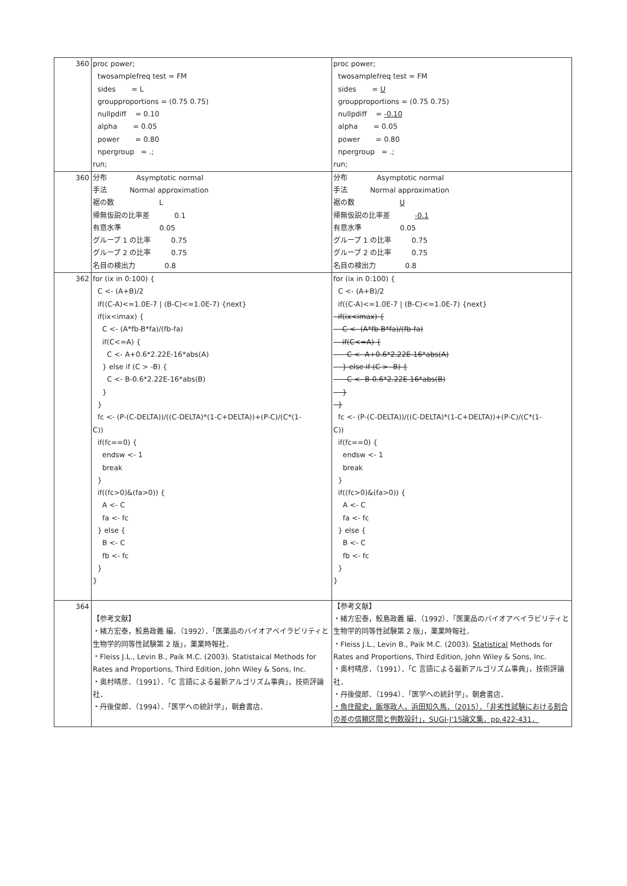| 360 | proc power; twosamplefreq test = FM sides = L groupproportions = (0.75 0.75) nullpdiff = 0.10 alpha = 0.05 power = 0.80 npergroup = .; run; | proc power; twosamplefreq test = FM sides = U groupproportions = (0.75 0.75) nullpdiff = -0.10 alpha = 0.05 power = 0.80 npergroup = .; run; |
| 360 | 分布 Asymptotic normal 手法 Normal approximation 裾の数 L 帰無仮説の比率差 0.1 有意水準 0.05 グループ 1 の比率 0.75 グループ 2 の比率 0.75 名目の検出力 0.8 | 分布 Asymptotic normal 手法 Normal approximation 裾の数 U 帰無仮説の比率差 -0.1 有意水準 0.05 グループ 1 の比率 0.75 グループ 2 の比率 0.75 名目の検出力 0.8 |
| 362 | for (ix in 0:100) { C <- (A+B)/2 if((C-A)<=1.0E-7 / (B-C)<=1.0E-7) {next} if(ix<imax) { C <- (A*fb-B*fa)/(fb-fa) if(C<=A) { C <- A+0.6*2.22E-16*abs(A) } else if (C > -B) { C <- B-0.6*2.22E-16*abs(B) } } fc <- (P-(C-DELTA))/((C-DELTA)*(1-C+DELTA))+(P-C)/(C*(1- C)) if(fc==0) { endsw <- 1 break } if((fc>0)&(fa>0)) { A <- C fa <- fc } else { B <- C fb <- fc } } | for (ix in 0:100) { C <- (A+B)/2 if((C-A)<=1.0E-7 / (B-C)<=1.0E-7) {next} if(ix<imax) { C <- (A*fb-B*fa)/(fb-fa) if(C<=A) { C <- A+0.6*2.22E-16*abs(A) } else if (C > -B) { C <- B-0.6*2.22E-16*abs(B) } } fc <- (P-(C-DELTA))/((C-DELTA)*(1-C+DELTA))+(P-C)/(C*(1- C)) if(fc==0) { endsw <- 1 break } if((fc>0)&(fa>0)) { A <- C fa <- fc } else { B <- C fb <- fc } } |
| 364 | 【参考文献】 ・緒方宏泰，鮫島政義 編．（1992）．「医薬品のバイオアベイラビリティと生物学的同等性試験第 2 版」，薬業時報社． ・Fleiss J.L., Levin B., Paik M.C. (2003). Statistaical Methods for Rates and Proportions, Third Edition, John Wiley & Sons, Inc. ・奥村晴彦．（1991）．「C 言語による最新アルゴリズム事典」，技術評論社． ・丹後俊郎．（1994）．「医学への統計学」，朝倉書店． | 【参考文献】 ・緒方宏泰，鮫島政義 編．（1992）．「医薬品のバイオアベイラビリティと生物学的同等性試験第 2 版」，薬業時報社． ・Fleiss J.L., Levin B., Paik M.C. (2003). Statistical Methods for Rates and Proportions, Third Edition, John Wiley & Sons, Inc. ・奥村晴彦．（1991）．「C 言語による最新アルゴリズム事典」，技術評論社． ・丹後俊郎．（1994）．「医学への統計学」，朝倉書店． ・魚住龍史，飯塚政人，浜田知久馬．（2015）．「非劣性試験における割合の差の信頼区間と例数設計」，SUGI-J'15論文集．pp.422-431． |